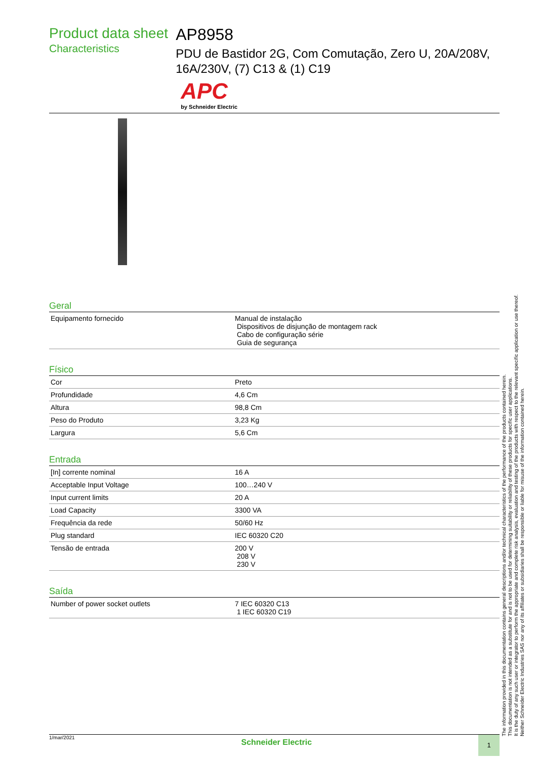Product data sheet
Characteristics
AP8958
PDU de Bastidor 2G, Com Comutação, Zero U, 20A/208V, 16A/230V, (7) C13 & (1) C19
APC
by Schneider Electric
Geral
| Equipamento fornecido | Manual de instalação Dispositivos de disjunção de montagem rack Cabo de configuração série Guia de segurança |
Físico
| Cor | Preto |
| Profundidade | 4,6 Cm |
| Altura | 98,8 Cm |
| Peso do Produto | 3,23 Kg |
| Largura | 5,6 Cm |
Entrada
| [In] corrente nominal | 16 A |
| Acceptable Input Voltage | 100…240 V |
| Input current limits | 20 A |
| Load Capacity | 3300 VA |
| Frequência da rede | 50/60 Hz |
| Plug standard | IEC 60320 C20 |
| Tensão de entrada | 200 V 208 V 230 V |
Saída
| Number of power socket outlets | 7 IEC 60320 C13 1 IEC 60320 C19 |
The information provided in this documentation contains general descriptions and/or technical characteristics of the performance of the products contained herein.
This documentation is not intended as a substitute for and is not to be used for determining suitability or reliability of these products for specific user applications.
It is the duty of any such user or integrator to perform the appropriate and complete risk analysis, evaluation and testing of the products with respect to the relevant specific application or use thereof.
Neither Schneider Electric Industries SAS nor any of its affiliates or subsidiaries shall be responsible or liable for misuse of the information contained herein.
1/mar/2021
Schneider Electric
1